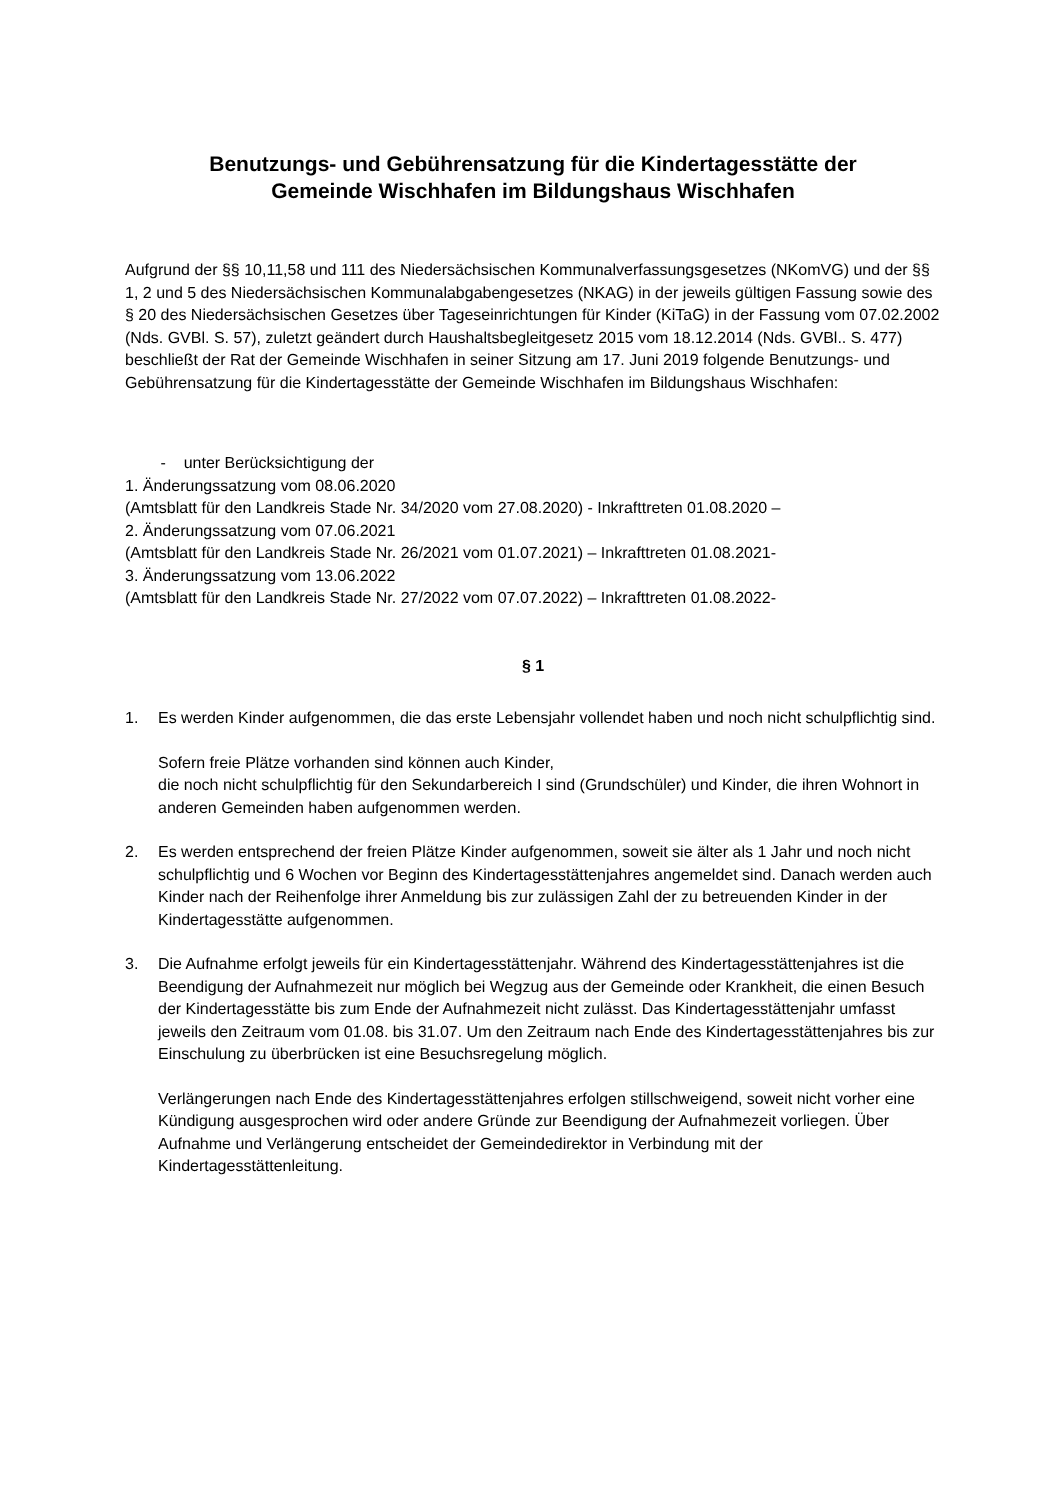Benutzungs- und Gebührensatzung für die Kindertagesstätte der
Gemeinde Wischhafen im Bildungshaus Wischhafen
Aufgrund der §§ 10,11,58 und 111 des Niedersächsischen Kommunalverfassungsgesetzes (NKomVG) und der §§ 1, 2 und 5 des Niedersächsischen Kommunalabgabengesetzes (NKAG) in der jeweils gültigen Fassung sowie des § 20 des Niedersächsischen Gesetzes über Tageseinrichtungen für Kinder (KiTaG) in der Fassung vom 07.02.2002 (Nds. GVBl. S. 57), zuletzt geändert durch Haushaltsbegleitgesetz 2015 vom 18.12.2014 (Nds. GVBl.. S. 477) beschließt der Rat der Gemeinde Wischhafen in seiner Sitzung am 17. Juni 2019 folgende Benutzungs- und Gebührensatzung für die Kindertagesstätte der Gemeinde Wischhafen im Bildungshaus Wischhafen:
- unter Berücksichtigung der
1. Änderungssatzung vom 08.06.2020
(Amtsblatt für den Landkreis Stade Nr. 34/2020 vom 27.08.2020) - Inkrafttreten 01.08.2020 –
2. Änderungssatzung vom 07.06.2021
(Amtsblatt für den Landkreis Stade Nr. 26/2021 vom 01.07.2021) – Inkrafttreten 01.08.2021-
3. Änderungssatzung vom 13.06.2022
(Amtsblatt für den Landkreis Stade Nr. 27/2022 vom 07.07.2022) – Inkrafttreten 01.08.2022-
§ 1
1. Es werden Kinder aufgenommen, die das erste Lebensjahr vollendet haben und noch nicht schulpflichtig sind.
Sofern freie Plätze vorhanden sind können auch Kinder,
die noch nicht schulpflichtig für den Sekundarbereich I sind (Grundschüler) und Kinder, die ihren Wohnort in anderen Gemeinden haben aufgenommen werden.
2. Es werden entsprechend der freien Plätze Kinder aufgenommen, soweit sie älter als 1 Jahr und noch nicht schulpflichtig und 6 Wochen vor Beginn des Kindertagesstättenjahres angemeldet sind. Danach werden auch Kinder nach der Reihenfolge ihrer Anmeldung bis zur zulässigen Zahl der zu betreuenden Kinder in der Kindertagesstätte aufgenommen.
3. Die Aufnahme erfolgt jeweils für ein Kindertagesstättenjahr. Während des Kindertagesstättenjahres ist die Beendigung der Aufnahmezeit nur möglich bei Wegzug aus der Gemeinde oder Krankheit, die einen Besuch der Kindertagesstätte bis zum Ende der Aufnahmezeit nicht zulässt. Das Kindertagesstättenjahr umfasst jeweils den Zeitraum vom 01.08. bis 31.07. Um den Zeitraum nach Ende des Kindertagesstättenjahres bis zur Einschulung zu überbrücken ist eine Besuchsregelung möglich.
Verlängerungen nach Ende des Kindertagesstättenjahres erfolgen stillschweigend, soweit nicht vorher eine Kündigung ausgesprochen wird oder andere Gründe zur Beendigung der Aufnahmezeit vorliegen. Über Aufnahme und Verlängerung entscheidet der Gemeindedirektor in Verbindung mit der Kindertagesstättenleitung.